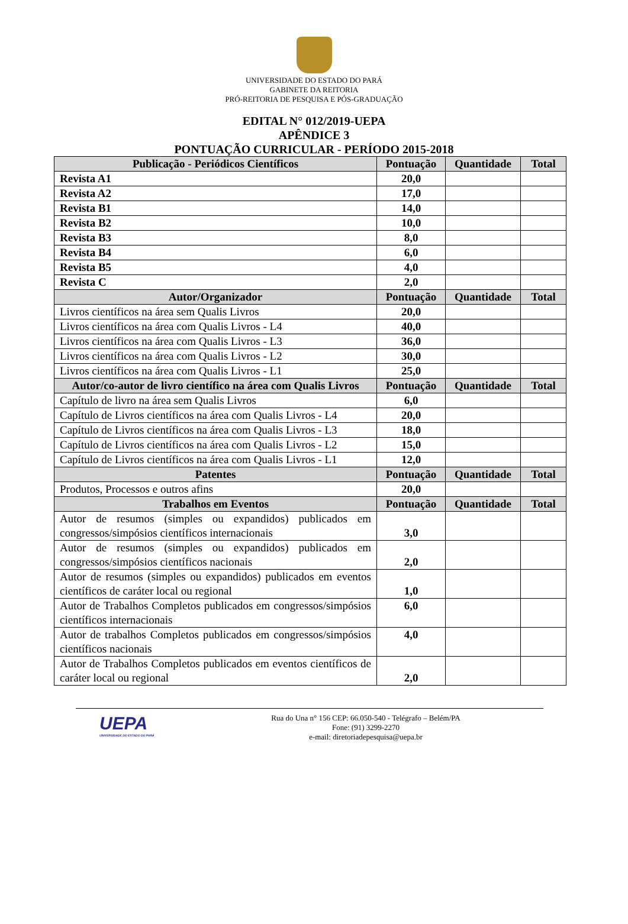UNIVERSIDADE DO ESTADO DO PARÁ
GABINETE DA REITORIA
PRÓ-REITORIA DE PESQUISA E PÓS-GRADUAÇÃO
EDITAL N° 012/2019-UEPA
APÊNDICE 3
PONTUAÇÃO CURRICULAR - PERÍODO 2015-2018
| Publicação - Periódicos Científicos | Pontuação | Quantidade | Total |
| --- | --- | --- | --- |
| Revista A1 | 20,0 | | |
| Revista A2 | 17,0 | | |
| Revista B1 | 14,0 | | |
| Revista B2 | 10,0 | | |
| Revista B3 | 8,0 | | |
| Revista B4 | 6,0 | | |
| Revista B5 | 4,0 | | |
| Revista C | 2,0 | | |
| Autor/Organizador | Pontuação | Quantidade | Total |
| Livros científicos na área sem Qualis Livros | 20,0 | | |
| Livros científicos na área com Qualis Livros - L4 | 40,0 | | |
| Livros científicos na área com Qualis Livros - L3 | 36,0 | | |
| Livros científicos na área com Qualis Livros - L2 | 30,0 | | |
| Livros científicos na área com Qualis Livros - L1 | 25,0 | | |
| Autor/co-autor de livro científico na área com Qualis Livros | Pontuação | Quantidade | Total |
| Capítulo de livro na área sem Qualis Livros | 6,0 | | |
| Capítulo de Livros científicos na área com Qualis Livros - L4 | 20,0 | | |
| Capítulo de Livros científicos na área com Qualis Livros - L3 | 18,0 | | |
| Capítulo de Livros científicos na área com Qualis Livros - L2 | 15,0 | | |
| Capítulo de Livros científicos na área com Qualis Livros - L1 | 12,0 | | |
| Patentes | Pontuação | Quantidade | Total |
| Produtos, Processos e outros afins | 20,0 | | |
| Trabalhos em Eventos | Pontuação | Quantidade | Total |
| Autor de resumos (simples ou expandidos) publicados em congressos/simpósios científicos internacionais | 3,0 | | |
| Autor de resumos (simples ou expandidos) publicados em congressos/simpósios científicos nacionais | 2,0 | | |
| Autor de resumos (simples ou expandidos) publicados em eventos científicos de caráter local ou regional | 1,0 | | |
| Autor de Trabalhos Completos publicados em congressos/simpósios científicos internacionais | 6,0 | | |
| Autor de trabalhos Completos publicados em congressos/simpósios científicos nacionais | 4,0 | | |
| Autor de Trabalhos Completos publicados em eventos científicos de caráter local ou regional | 2,0 | | |
UEPA
UNIVERSIDADE DO ESTADO DO PARÁ
Rua do Una n° 156 CEP: 66.050-540 - Telégrafo – Belém/PA
Fone: (91) 3299-2270
e-mail: diretoriadepesquisa@uepa.br